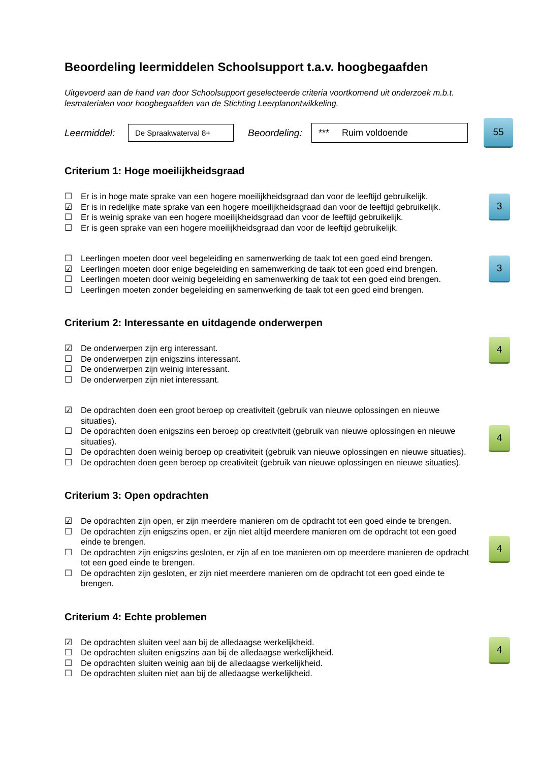Beoordeling leermiddelen Schoolsupport t.a.v. hoogbegaafden
Uitgevoerd aan de hand van door Schoolsupport geselecteerde criteria voortkomend uit onderzoek m.b.t. lesmaterialen voor hoogbegaafden van de Stichting Leerplanontwikkeling.
Leermiddel: De Spraakwaterval 8+ Beoordeling: *** Ruim voldoende 55
Criterium 1: Hoge moeilijkheidsgraad
3
☐ Er is in hoge mate sprake van een hogere moeilijkheidsgraad dan voor de leeftijd gebruikelijk.
☑ Er is in redelijke mate sprake van een hogere moeilijkheidsgraad dan voor de leeftijd gebruikelijk.
☐ Er is weinig sprake van een hogere moeilijkheidsgraad dan voor de leeftijd gebruikelijk.
☐ Er is geen sprake van een hogere moeilijkheidsgraad dan voor de leeftijd gebruikelijk.
3
☐ Leerlingen moeten door veel begeleiding en samenwerking de taak tot een goed eind brengen.
☑ Leerlingen moeten door enige begeleiding en samenwerking de taak tot een goed eind brengen.
☐ Leerlingen moeten door weinig begeleiding en samenwerking de taak tot een goed eind brengen.
☐ Leerlingen moeten zonder begeleiding en samenwerking de taak tot een goed eind brengen.
Criterium 2: Interessante en uitdagende onderwerpen
4
☑ De onderwerpen zijn erg interessant.
☐ De onderwerpen zijn enigszins interessant.
☐ De onderwerpen zijn weinig interessant.
☐ De onderwerpen zijn niet interessant.
4
☑ De opdrachten doen een groot beroep op creativiteit (gebruik van nieuwe oplossingen en nieuwe situaties).
☐ De opdrachten doen enigszins een beroep op creativiteit (gebruik van nieuwe oplossingen en nieuwe situaties).
☐ De opdrachten doen weinig beroep op creativiteit (gebruik van nieuwe oplossingen en nieuwe situaties).
☐ De opdrachten doen geen beroep op creativiteit (gebruik van nieuwe oplossingen en nieuwe situaties).
Criterium 3: Open opdrachten
4
☑ De opdrachten zijn open, er zijn meerdere manieren om de opdracht tot een goed einde te brengen.
☐ De opdrachten zijn enigszins open, er zijn niet altijd meerdere manieren om de opdracht tot een goed einde te brengen.
☐ De opdrachten zijn enigszins gesloten, er zijn af en toe manieren om op meerdere manieren de opdracht tot een goed einde te brengen.
☐ De opdrachten zijn gesloten, er zijn niet meerdere manieren om de opdracht tot een goed einde te brengen.
Criterium 4: Echte problemen
4
☑ De opdrachten sluiten veel aan bij de alledaagse werkelijkheid.
☐ De opdrachten sluiten enigszins aan bij de alledaagse werkelijkheid.
☐ De opdrachten sluiten weinig aan bij de alledaagse werkelijkheid.
☐ De opdrachten sluiten niet aan bij de alledaagse werkelijkheid.